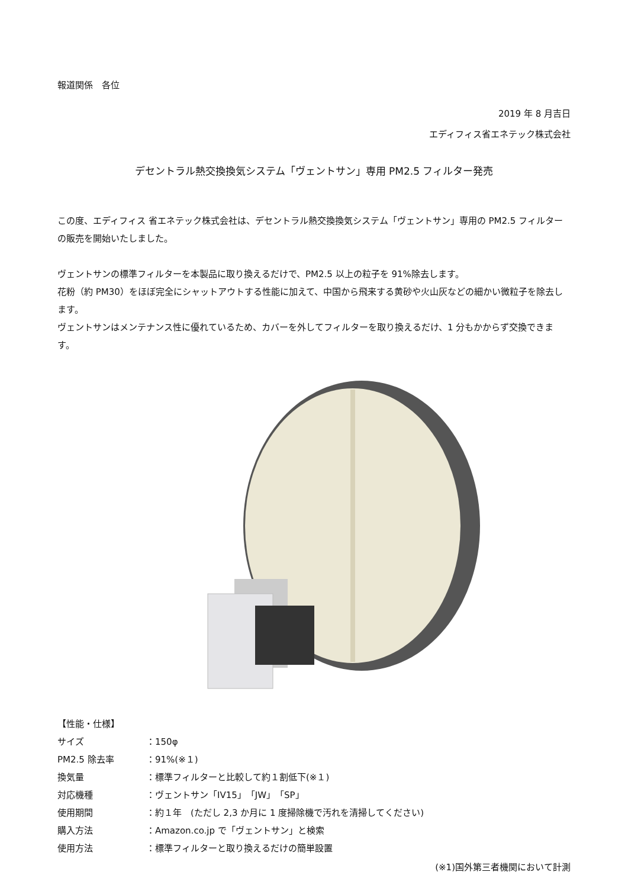報道関係　各位
2019 年 8 月吉日
エディフィス省エネテック株式会社
デセントラル熱交換換気システム「ヴェントサン」専用 PM2.5 フィルター発売
この度、エディフィス 省エネテック株式会社は、デセントラル熱交換換気システム「ヴェントサン」専用の PM2.5 フィルターの販売を開始いたしました。
ヴェントサンの標準フィルターを本製品に取り換えるだけで、PM2.5 以上の粒子を 91%除去します。
花粉（約 PM30）をほぼ完全にシャットアウトする性能に加えて、中国から飛来する黄砂や火山灰などの細かい微粒子を除去します。
ヴェントサンはメンテナンス性に優れているため、カバーを外してフィルターを取り換えるだけ、1 分もかからず交換できます。
【性能・仕様】
サイズ ：150φ
PM2.5 除去率 ：91%(※１)
換気量 ：標準フィルターと比較して約１割低下(※１)
対応機種 ：ヴェントサン「IV15」「JW」「SP」
使用期間 ：約１年　(ただし 2,3 か月に 1 度掃除機で汚れを清掃してください)
購入方法 ：Amazon.co.jp で「ヴェントサン」と検索
使用方法 ：標準フィルターと取り換えるだけの簡単設置
(※1)国外第三者機関において計測